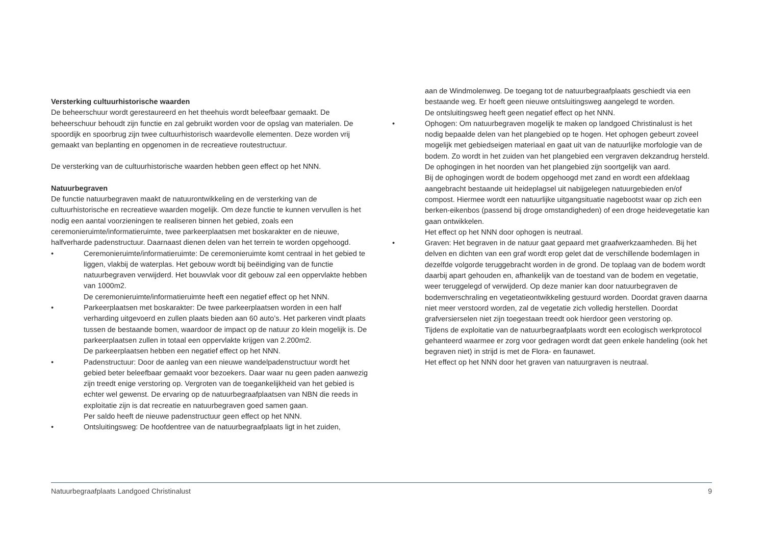Versterking cultuurhistorische waarden
De beheerschuur wordt gerestaureerd en het theehuis wordt beleefbaar gemaakt. De beheerschuur behoudt zijn functie en zal gebruikt worden voor de opslag van materialen. De spoordijk en spoorbrug zijn twee cultuurhistorisch waardevolle elementen. Deze worden vrij gemaakt van beplanting en opgenomen in de recreatieve routestructuur.
De versterking van de cultuurhistorische waarden hebben geen effect op het NNN.
Natuurbegraven
De functie natuurbegraven maakt de natuurontwikkeling en de versterking van de cultuurhistorische en recreatieve waarden mogelijk. Om deze functie te kunnen vervullen is het nodig een aantal voorzieningen te realiseren binnen het gebied, zoals een ceremonieruimte/informatieruimte, twee parkeerplaatsen met boskarakter en de nieuwe, halfverharde padenstructuur. Daarnaast dienen delen van het terrein te worden opgehoogd.
• Ceremonieruimte/informatieruimte: De ceremonieruimte komt centraal in het gebied te liggen, vlakbij de waterplas. Het gebouw wordt bij beëindiging van de functie natuurbegraven verwijderd. Het bouwvlak voor dit gebouw zal een oppervlakte hebben van 1000m2.
De ceremonieruimte/informatieruimte heeft een negatief effect op het NNN.
• Parkeerplaatsen met boskarakter: De twee parkeerplaatsen worden in een half verharding uitgevoerd en zullen plaats bieden aan 60 auto’s. Het parkeren vindt plaats tussen de bestaande bomen, waardoor de impact op de natuur zo klein mogelijk is. De parkeerplaatsen zullen in totaal een oppervlakte krijgen van 2.200m2.
De parkeerplaatsen hebben een negatief effect op het NNN.
• Padenstructuur: Door de aanleg van een nieuwe wandelpadenstructuur wordt het gebied beter beleefbaar gemaakt voor bezoekers. Daar waar nu geen paden aanwezig zijn treedt enige verstoring op. Vergroten van de toegankelijkheid van het gebied is echter wel gewenst. De ervaring op de natuurbegraafplaatsen van NBN die reeds in exploitatie zijn is dat recreatie en natuurbegraven goed samen gaan.
Per saldo heeft de nieuwe padenstructuur geen effect op het NNN.
• Ontsluitingsweg: De hoofdentree van de natuurbegraafplaats ligt in het zuiden,
aan de Windmolenweg. De toegang tot de natuurbegraafplaats geschiedt via een bestaande weg. Er hoeft geen nieuwe ontsluitingsweg aangelegd te worden.
De ontsluitingsweg heeft geen negatief effect op het NNN.
• Ophogen: Om natuurbegraven mogelijk te maken op landgoed Christinalust is het nodig bepaalde delen van het plangebied op te hogen. Het ophogen gebeurt zoveel mogelijk met gebiedseigen materiaal en gaat uit van de natuurlijke morfologie van de bodem. Zo wordt in het zuiden van het plangebied een vergraven dekzandrug hersteld. De ophogingen in het noorden van het plangebied zijn soortgelijk van aard.
Bij de ophogingen wordt de bodem opgehoogd met zand en wordt een afdeklaag aangebracht bestaande uit heideplagsel uit nabijgelegen natuurgebieden en/of compost. Hiermee wordt een natuurlijke uitgangsituatie nagebootst waar op zich een berken-eikenbos (passend bij droge omstandigheden) of een droge heidevegetatie kan gaan ontwikkelen.
Het effect op het NNN door ophogen is neutraal.
• Graven: Het begraven in de natuur gaat gepaard met graafwerkzaamheden. Bij het delven en dichten van een graf wordt erop gelet dat de verschillende bodemlagen in dezelfde volgorde teruggebracht worden in de grond. De toplaag van de bodem wordt daarbij apart gehouden en, afhankelijk van de toestand van de bodem en vegetatie, weer teruggelegd of verwijderd. Op deze manier kan door natuurbegraven de bodemverschraling en vegetatieontwikkeling gestuurd worden. Doordat graven daarna niet meer verstoord worden, zal de vegetatie zich volledig herstellen. Doordat grafversierselen niet zijn toegestaan treedt ook hierdoor geen verstoring op.
Tijdens de exploitatie van de natuurbegraafplaats wordt een ecologisch werkprotocol gehanteerd waarmee er zorg voor gedragen wordt dat geen enkele handeling (ook het begraven niet) in strijd is met de Flora- en faunawet.
Het effect op het NNN door het graven van natuurgraven is neutraal.
Natuurbegraafplaats Landgoed Christinalust 9